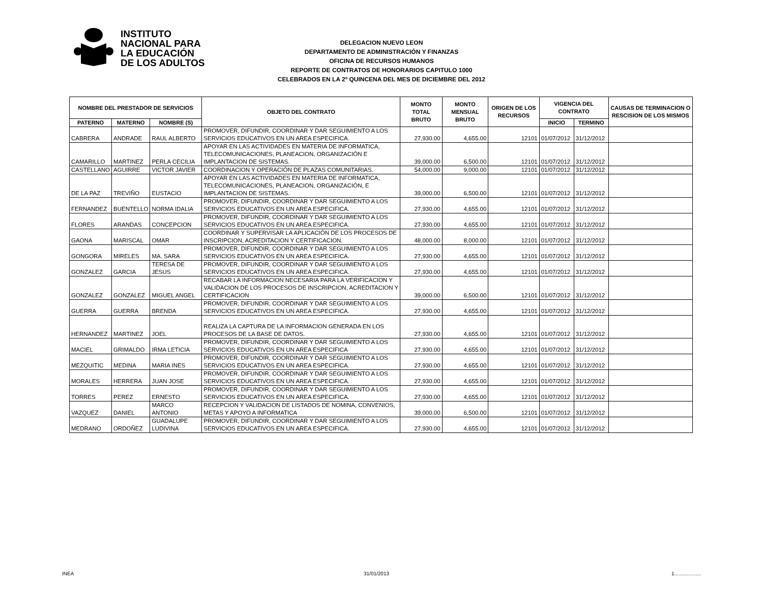INSTITUTO
NACIONAL PARA
LA EDUCACIÓN
DE LOS ADULTOS
DELEGACION NUEVO LEON
DEPARTAMENTO DE ADMINISTRACIÓN Y FINANZAS
OFICINA DE RECURSOS HUMANOS
REPORTE DE CONTRATOS DE HONORARIOS CAPITULO 1000
CELEBRADOS EN LA 2º QUINCENA DEL MES DE DICIEMBRE DEL 2012
| NOMBRE DEL PRESTADOR DE SERVICIOS | | | OBJETO DEL CONTRATO | MONTO TOTAL BRUTO | MONTO MENSUAL BRUTO | ORIGEN DE LOS RECURSOS | VIGENCIA DEL CONTRATO | | CAUSAS DE TERMINACION O RESCISION DE LOS MISMOS |
| --- | --- | --- | --- | --- | --- | --- | --- | --- | --- |
| PATERNO | MATERNO | NOMBRE (S) | | | | | INICIO | TERMINO | |
| CABRERA | ANDRADE | RAUL ALBERTO | PROMOVER, DIFUNDIR, COORDINAR Y DAR SEGUIMIENTO A LOS SERVICIOS EDUCATIVOS EN UN AREA ESPECIFICA. | 27,930.00 | 4,655.00 | 12101 | 01/07/2012 | 31/12/2012 | |
| CAMARILLO | MARTINEZ | PERLA CECILIA | APOYAR EN LAS ACTIVIDADES EN MATERIA DE INFORMATICA, TELECOMUNICACIONES, PLANEACION, ORGANIZACIÓN E IMPLANTACION DE SISTEMAS. | 39,000.00 | 6,500.00 | 12101 | 01/07/2012 | 31/12/2012 | |
| CASTELLANO | AGUIRRE | VICTOR JAVIER | COORDINACION Y OPERACIÓN DE PLAZAS COMUNITARIAS. | 54,000.00 | 9,000.00 | 12101 | 01/07/2012 | 31/12/2012 | |
| DE LA PAZ | TREVIÑO | EUSTACIO | APOYAR EN LAS ACTIVIDADES EN MATERIA DE INFORMATICA, TELECOMUNICACIONES, PLANEACION, ORGANIZACIÓN, E IMPLANTACION DE SISTEMAS. | 39,000.00 | 6,500.00 | 12101 | 01/07/2012 | 31/12/2012 | |
| FERNANDEZ | BUENTELLO | NORMA IDALIA | PROMOVER, DIFUNDIR, COORDINAR Y DAR SEGUIMIENTO A LOS SERVICIOS EDUCATIVOS EN UN AREA ESPECIFICA. | 27,930.00 | 4,655.00 | 12101 | 01/07/2012 | 31/12/2012 | |
| FLORES | ARANDAS | CONCEPCION | PROMOVER, DIFUNDIR, COORDINAR Y DAR SEGUIMIENTO A LOS SERVICIOS EDUCATIVOS EN UN AREA ESPECIFICA. | 27,930.00 | 4,655.00 | 12101 | 01/07/2012 | 31/12/2012 | |
| GAONA | MARISCAL | OMAR | COORDINAR Y SUPERVISAR LA APLICACIÓN DE LOS PROCESOS DE INSCRIPCION, ACREDITACION Y CERTIFICACION. | 48,000.00 | 8,000.00 | 12101 | 01/07/2012 | 31/12/2012 | |
| GONGORA | MIRELES | MA. SARA | PROMOVER, DIFUNDIR, COORDINAR Y DAR SEGUIMIENTO A LOS SERVICIOS EDUCATIVOS EN UN AREA ESPECIFICA. | 27,930.00 | 4,655.00 | 12101 | 01/07/2012 | 31/12/2012 | |
| GONZALEZ | GARCIA | TERESA DE JESUS | PROMOVER, DIFUNDIR, COORDINAR Y DAR SEGUIMIENTO A LOS SERVICIOS EDUCATIVOS EN UN AREA ESPECIFICA. | 27,930.00 | 4,655.00 | 12101 | 01/07/2012 | 31/12/2012 | |
| GONZALEZ | GONZALEZ | MIGUEL ANGEL | RECABAR LA INFORMACION NECESARIA PARA LA VERIFICACION Y VALIDACION DE LOS PROCESOS DE INSCRIPCION, ACREDITACION Y CERTIFICACION | 39,000.00 | 6,500.00 | 12101 | 01/07/2012 | 31/12/2012 | |
| GUERRA | GUERRA | BRENDA | PROMOVER, DIFUNDIR, COORDINAR Y DAR SEGUIMIENTO A LOS SERVICIOS EDUCATIVOS EN UN AREA ESPECIFICA. | 27,930.00 | 4,655.00 | 12101 | 01/07/2012 | 31/12/2012 | |
| HERNANDEZ | MARTINEZ | JOEL | REALIZA LA CAPTURA DE LA INFORMACION GENERADA EN LOS PROCESOS DE LA BASE DE DATOS. | 27,930.00 | 4,655.00 | 12101 | 01/07/2012 | 31/12/2012 | |
| MACIEL | GRIMALDO | IRMA LETICIA | PROMOVER, DIFUNDIR, COORDINAR Y DAR SEGUIMIENTO A LOS SERVICIOS EDUCATIVOS EN UN AREA ESPECIFICA | 27,930.00 | 4,655.00 | 12101 | 01/07/2012 | 31/12/2012 | |
| MEZQUITIC | MEDINA | MARIA INES | PROMOVER, DIFUNDIR, COORDINAR Y DAR SEGUIMIENTO A LOS SERVICIOS EDUCATIVOS EN UN AREA ESPECIFICA. | 27,930.00 | 4,655.00 | 12101 | 01/07/2012 | 31/12/2012 | |
| MORALES | HERRERA | JUAN JOSE | PROMOVER, DIFUNDIR, COORDINAR Y DAR SEGUIMIENTO A LOS SERVICIOS EDUCATIVOS EN UN AREA ESPECIFICA. | 27,930.00 | 4,655.00 | 12101 | 01/07/2012 | 31/12/2012 | |
| TORRES | PEREZ | ERNESTO | PROMOVER, DIFUNDIR, COORDINAR Y DAR SEGUIMIENTO A LOS SERVICIOS EDUCATIVOS EN UN AREA ESPECIFICA. | 27,930.00 | 4,655.00 | 12101 | 01/07/2012 | 31/12/2012 | |
| VAZQUEZ | DANIEL | MARCO ANTONIO | RECEPCION Y VALIDACION DE LISTADOS DE NOMINA, CONVENIOS, METAS Y APOYO A INFORMATICA | 39,000.00 | 6,500.00 | 12101 | 01/07/2012 | 31/12/2012 | |
| MEDRANO | ORDOÑEZ | GUADALUPE LUDIVINA | PROMOVER, DIFUNDIR, COORDINAR Y DAR SEGUIMIENTO A LOS SERVICIOS EDUCATIVOS EN UN AREA ESPECIFICA. | 27,930.00 | 4,655.00 | 12101 | 01/07/2012 | 31/12/2012 | |
INEA 31/01/2013 1...................